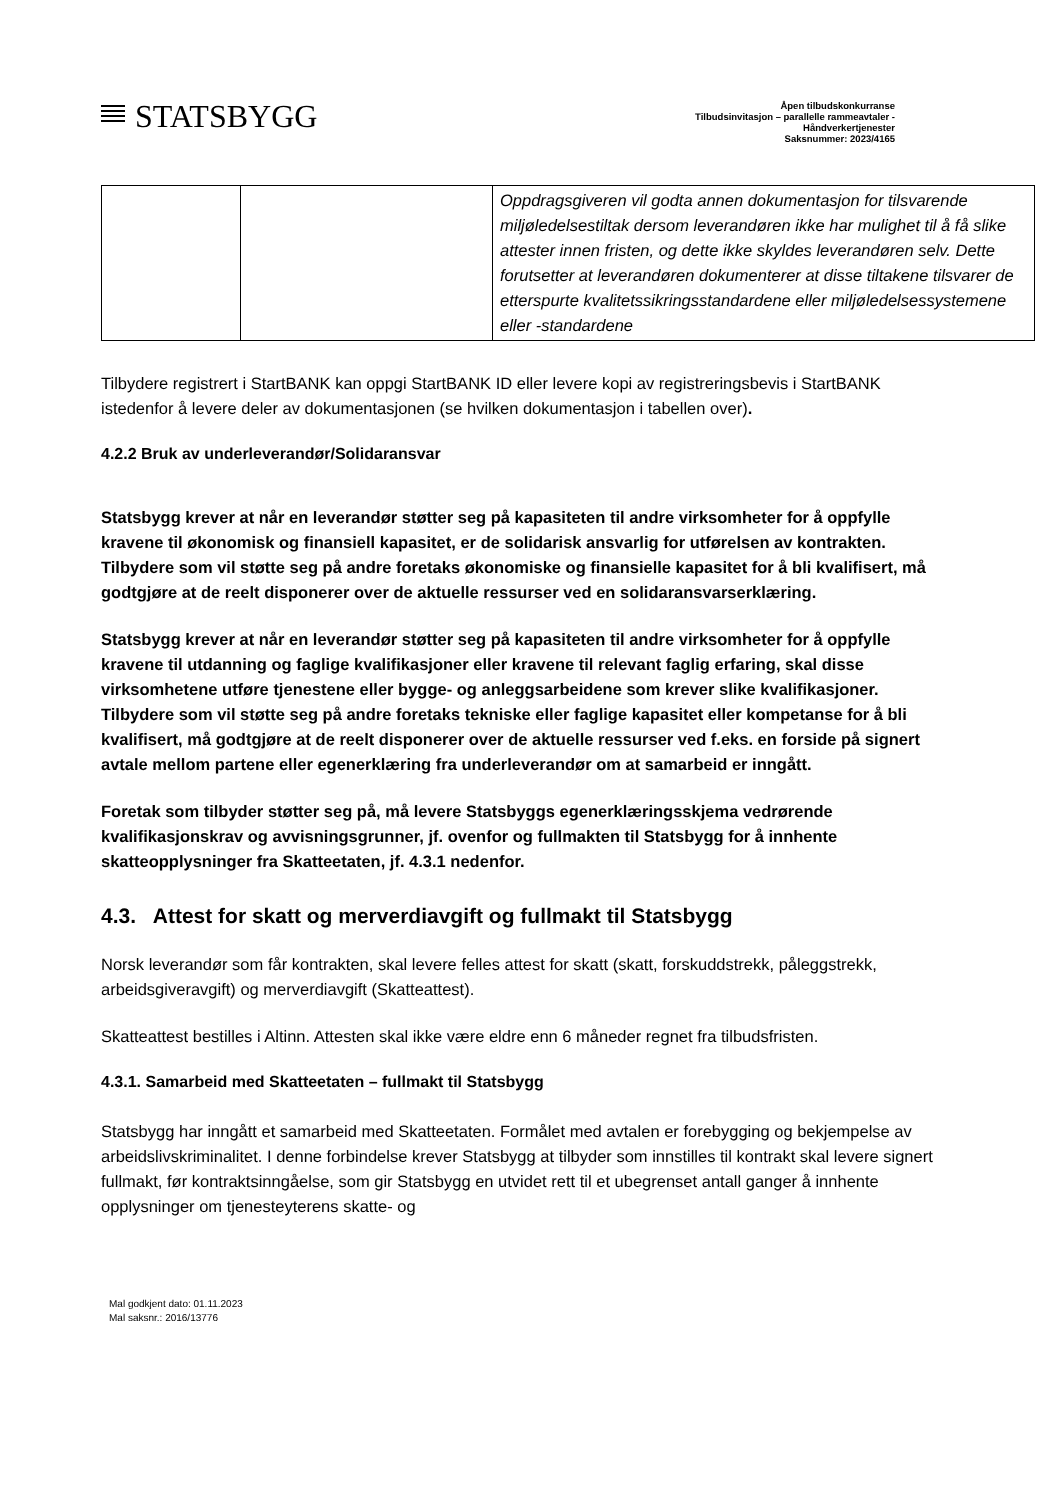STATSBYGG
Åpen tilbudskonkurranse
Tilbudsinvitasjon – parallelle rammeavtaler -
Håndverkertjenester
Saksnummer: 2023/4165
| | | Oppdragsgiveren vil godta annen dokumentasjon for tilsvarende miljøledelsestiltak dersom leverandøren ikke har mulighet til å få slike attester innen fristen, og dette ikke skyldes leverandøren selv. Dette forutsetter at leverandøren dokumenterer at disse tiltakene tilsvarer de etterspurte kvalitetssikringsstandardene eller miljøledelsessystemene eller -standardene |
Tilbydere registrert i StartBANK kan oppgi StartBANK ID eller levere kopi av registreringsbevis i StartBANK istedenfor å levere deler av dokumentasjonen (se hvilken dokumentasjon i tabellen over).
4.2.2 Bruk av underleverandør/Solidaransvar
Statsbygg krever at når en leverandør støtter seg på kapasiteten til andre virksomheter for å oppfylle kravene til økonomisk og finansiell kapasitet, er de solidarisk ansvarlig for utførelsen av kontrakten. Tilbydere som vil støtte seg på andre foretaks økonomiske og finansielle kapasitet for å bli kvalifisert, må godtgjøre at de reelt disponerer over de aktuelle ressurser ved en solidaransvarserklæring.
Statsbygg krever at når en leverandør støtter seg på kapasiteten til andre virksomheter for å oppfylle kravene til utdanning og faglige kvalifikasjoner eller kravene til relevant faglig erfaring, skal disse virksomhetene utføre tjenestene eller bygge- og anleggsarbeidene som krever slike kvalifikasjoner. Tilbydere som vil støtte seg på andre foretaks tekniske eller faglige kapasitet eller kompetanse for å bli kvalifisert, må godtgjøre at de reelt disponerer over de aktuelle ressurser ved f.eks. en forside på signert avtale mellom partene eller egenerklæring fra underleverandør om at samarbeid er inngått.
Foretak som tilbyder støtter seg på, må levere Statsbyggs egenerklæringsskjema vedrørende kvalifikasjonskrav og avvisningsgrunner, jf. ovenfor og fullmakten til Statsbygg for å innhente skatteopplysninger fra Skatteetaten, jf. 4.3.1 nedenfor.
4.3. Attest for skatt og merverdiavgift og fullmakt til Statsbygg
Norsk leverandør som får kontrakten, skal levere felles attest for skatt (skatt, forskuddstrekk, påleggstrekk, arbeidsgiveravgift) og merverdiavgift (Skatteattest).
Skatteattest bestilles i Altinn. Attesten skal ikke være eldre enn 6 måneder regnet fra tilbudsfristen.
4.3.1. Samarbeid med Skatteetaten – fullmakt til Statsbygg
Statsbygg har inngått et samarbeid med Skatteetaten. Formålet med avtalen er forebygging og bekjempelse av arbeidslivskriminalitet. I denne forbindelse krever Statsbygg at tilbyder som innstilles til kontrakt skal levere signert fullmakt, før kontraktsinngåelse, som gir Statsbygg en utvidet rett til et ubegrenset antall ganger å innhente opplysninger om tjenesteyterens skatte- og
Mal godkjent dato: 01.11.2023
Mal saksnr.: 2016/13776